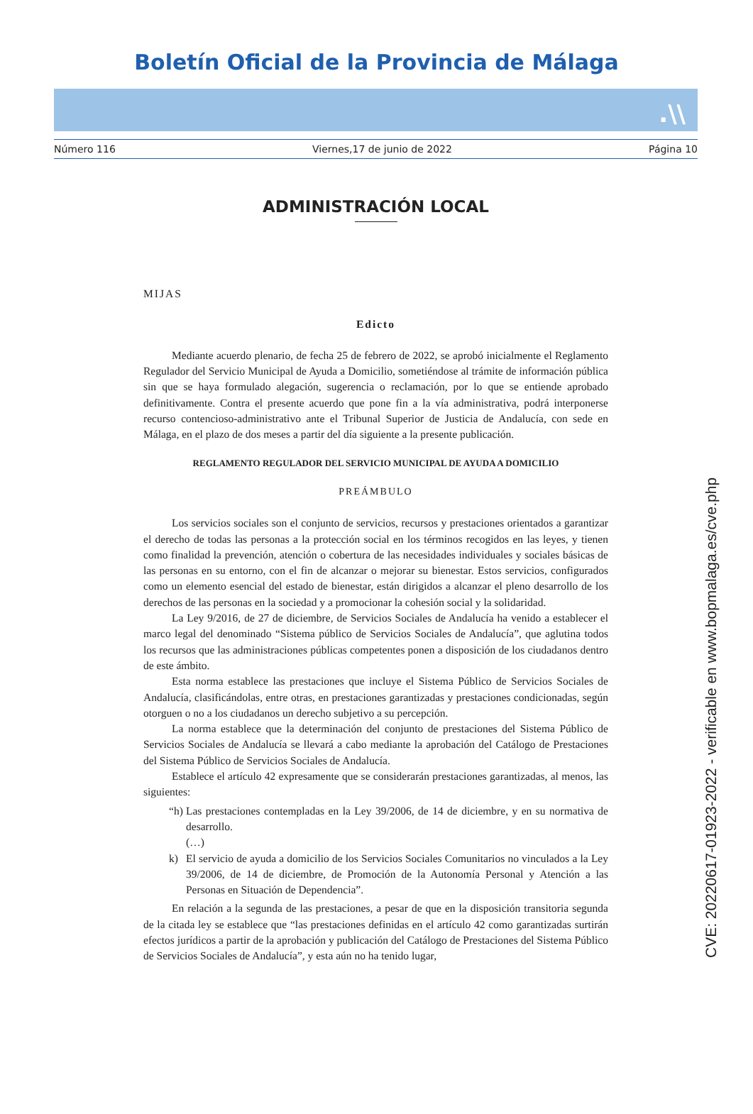Boletín Oficial de la Provincia de Málaga
.\\
Número 116 Viernes,17 de junio de 2022 Página 10
ADMINISTRACIÓN LOCAL
MIJAS
Edicto
Mediante acuerdo plenario, de fecha 25 de febrero de 2022, se aprobó inicialmente el Reglamento Regulador del Servicio Municipal de Ayuda a Domicilio, sometiéndose al trámite de información pública sin que se haya formulado alegación, sugerencia o reclamación, por lo que se entiende aprobado definitivamente. Contra el presente acuerdo que pone fin a la vía administrativa, podrá interponerse recurso contencioso-administrativo ante el Tribunal Superior de Justicia de Andalucía, con sede en Málaga, en el plazo de dos meses a partir del día siguiente a la presente publicación.
REGLAMENTO REGULADOR DEL SERVICIO MUNICIPAL DE AYUDA A DOMICILIO
PREÁMBULO
Los servicios sociales son el conjunto de servicios, recursos y prestaciones orientados a garantizar el derecho de todas las personas a la protección social en los términos recogidos en las leyes, y tienen como finalidad la prevención, atención o cobertura de las necesidades individuales y sociales básicas de las personas en su entorno, con el fin de alcanzar o mejorar su bienestar. Estos servicios, configurados como un elemento esencial del estado de bienestar, están dirigidos a alcanzar el pleno desarrollo de los derechos de las personas en la sociedad y a promocionar la cohesión social y la solidaridad.
La Ley 9/2016, de 27 de diciembre, de Servicios Sociales de Andalucía ha venido a establecer el marco legal del denominado “Sistema público de Servicios Sociales de Andalucía”, que aglutina todos los recursos que las administraciones públicas competentes ponen a disposición de los ciudadanos dentro de este ámbito.
Esta norma establece las prestaciones que incluye el Sistema Público de Servicios Sociales de Andalucía, clasificándolas, entre otras, en prestaciones garantizadas y prestaciones condicionadas, según otorguen o no a los ciudadanos un derecho subjetivo a su percepción.
La norma establece que la determinación del conjunto de prestaciones del Sistema Público de Servicios Sociales de Andalucía se llevará a cabo mediante la aprobación del Catálogo de Prestaciones del Sistema Público de Servicios Sociales de Andalucía.
Establece el artículo 42 expresamente que se considerarán prestaciones garantizadas, al menos, las siguientes:
“h) Las prestaciones contempladas en la Ley 39/2006, de 14 de diciembre, y en su normativa de desarrollo.
(…)
k) El servicio de ayuda a domicilio de los Servicios Sociales Comunitarios no vinculados a la Ley 39/2006, de 14 de diciembre, de Promoción de la Autonomía Personal y Atención a las Personas en Situación de Dependencia”.
En relación a la segunda de las prestaciones, a pesar de que en la disposición transitoria segunda de la citada ley se establece que “las prestaciones definidas en el artículo 42 como garantizadas surtirán efectos jurídicos a partir de la aprobación y publicación del Catálogo de Prestaciones del Sistema Público de Servicios Sociales de Andalucía”, y esta aún no ha tenido lugar,
CVE: 20220617-01923-2022 - verificable en www.bopmalaga.es/cve.php